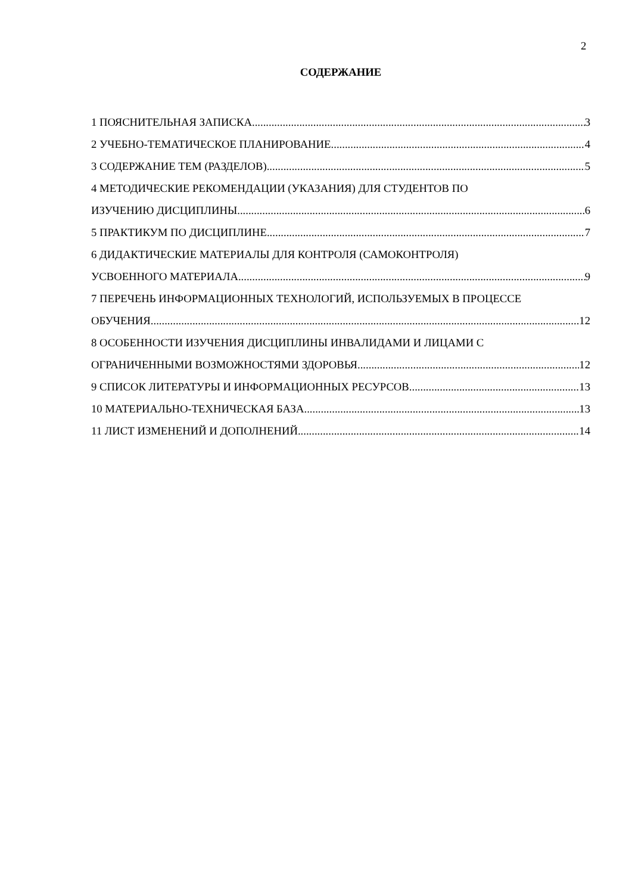2
СОДЕРЖАНИЕ
1 ПОЯСНИТЕЛЬНАЯ ЗАПИСКА 3
2 УЧЕБНО-ТЕМАТИЧЕСКОЕ ПЛАНИРОВАНИЕ 4
3 СОДЕРЖАНИЕ ТЕМ (РАЗДЕЛОВ) 5
4 МЕТОДИЧЕСКИЕ РЕКОМЕНДАЦИИ (УКАЗАНИЯ) ДЛЯ СТУДЕНТОВ ПО
ИЗУЧЕНИЮ ДИСЦИПЛИНЫ 6
5 ПРАКТИКУМ ПО ДИСЦИПЛИНЕ 7
6 ДИДАКТИЧЕСКИЕ МАТЕРИАЛЫ ДЛЯ КОНТРОЛЯ (САМОКОНТРОЛЯ)
УСВОЕННОГО МАТЕРИАЛА 9
7 ПЕРЕЧЕНЬ ИНФОРМАЦИОННЫХ ТЕХНОЛОГИЙ, ИСПОЛЬЗУЕМЫХ В ПРОЦЕССЕ
ОБУЧЕНИЯ 12
8 ОСОБЕННОСТИ ИЗУЧЕНИЯ ДИСЦИПЛИНЫ ИНВАЛИДАМИ И ЛИЦАМИ С
ОГРАНИЧЕННЫМИ ВОЗМОЖНОСТЯМИ ЗДОРОВЬЯ 12
9 СПИСОК ЛИТЕРАТУРЫ И ИНФОРМАЦИОННЫХ РЕСУРСОВ 13
10 МАТЕРИАЛЬНО-ТЕХНИЧЕСКАЯ БАЗА 13
11 ЛИСТ ИЗМЕНЕНИЙ И ДОПОЛНЕНИЙ 14